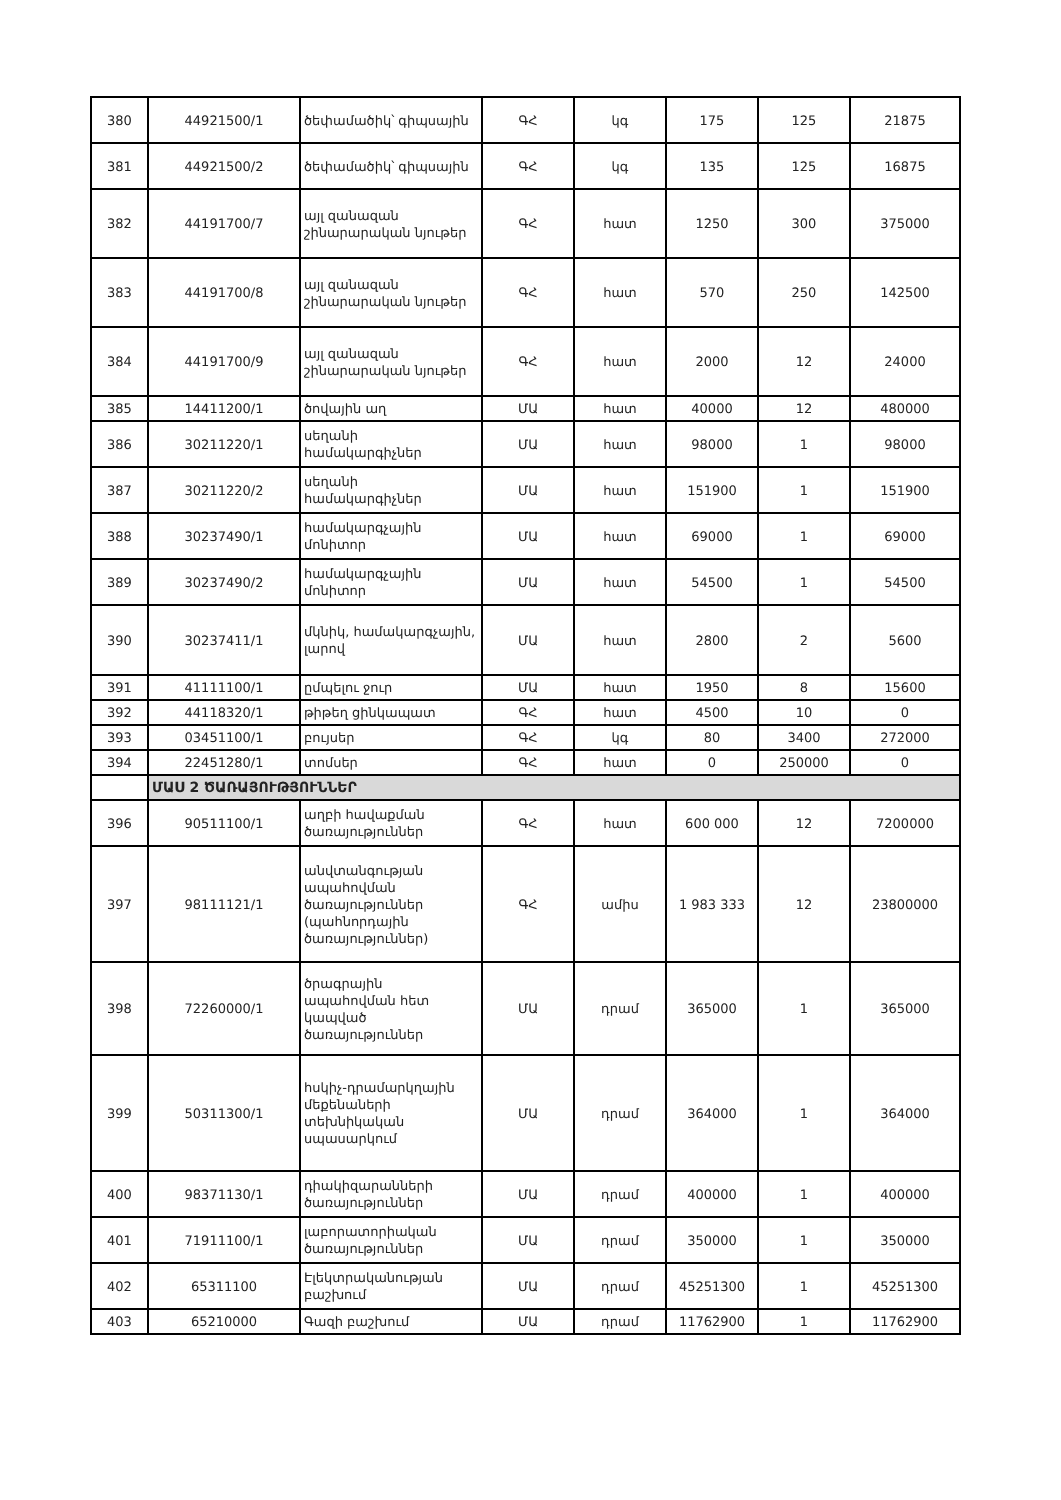| 380 | 44921500/1 | ծեփամածիկ՝ գիպսային | ԳՀ | կգ | 175 | 125 | 21875 |
| 381 | 44921500/2 | ծեփամածիկ՝ գիպսային | ԳՀ | կգ | 135 | 125 | 16875 |
| 382 | 44191700/7 | այլ զանազան շինարարական նյութեր | ԳՀ | հատ | 1250 | 300 | 375000 |
| 383 | 44191700/8 | այլ զանազան շինարարական նյութեր | ԳՀ | հատ | 570 | 250 | 142500 |
| 384 | 44191700/9 | այլ զանազան շինարարական նյութեր | ԳՀ | հատ | 2000 | 12 | 24000 |
| 385 | 14411200/1 | ծովային աղ | ՄԱ | հատ | 40000 | 12 | 480000 |
| 386 | 30211220/1 | սեղանի համակարգիչներ | ՄԱ | հատ | 98000 | 1 | 98000 |
| 387 | 30211220/2 | սեղանի համակարգիչներ | ՄԱ | հատ | 151900 | 1 | 151900 |
| 388 | 30237490/1 | համակարգչային մոնիտոր | ՄԱ | հատ | 69000 | 1 | 69000 |
| 389 | 30237490/2 | համակարգչային մոնիտոր | ՄԱ | հատ | 54500 | 1 | 54500 |
| 390 | 30237411/1 | մկնիկ, համակարգչային, լարով | ՄԱ | հատ | 2800 | 2 | 5600 |
| 391 | 41111100/1 | ըմպելու ջուր | ՄԱ | հատ | 1950 | 8 | 15600 |
| 392 | 44118320/1 | թիթեղ ցինկապատ | ԳՀ | հատ | 4500 | 10 | 0 |
| 393 | 03451100/1 | բույսեր | ԳՀ | կգ | 80 | 3400 | 272000 |
| 394 | 22451280/1 | տոմսեր | ԳՀ | հատ | 0 | 250000 | 0 |
| | ՄԱՍ 2 ԾԱՌԱՅՈՒԹՅՈՒՆՆԵՐ | | | | | | |
| 396 | 90511100/1 | աղբի հավաքման ծառայություններ | ԳՀ | հատ | 600 000 | 12 | 7200000 |
| 397 | 98111121/1 | անվտանգության ապահովման ծառայություններ (պահնորդային ծառայություններ) | ԳՀ | ամիս | 1 983 333 | 12 | 23800000 |
| 398 | 72260000/1 | ծրագրային ապահովման հետ կապված ծառայություններ | ՄԱ | դրամ | 365000 | 1 | 365000 |
| 399 | 50311300/1 | հսկիչ-դրամարկղային մեքենաների տեխնիկական սպասարկում | ՄԱ | դրամ | 364000 | 1 | 364000 |
| 400 | 98371130/1 | դիակիզարանների ծառայություններ | ՄԱ | դրամ | 400000 | 1 | 400000 |
| 401 | 71911100/1 | լաբորատորիական ծառայություններ | ՄԱ | դրամ | 350000 | 1 | 350000 |
| 402 | 65311100 | Էլեկտրականության բաշխում | ՄԱ | դրամ | 45251300 | 1 | 45251300 |
| 403 | 65210000 | Գազի բաշխում | ՄԱ | դրամ | 11762900 | 1 | 11762900 |